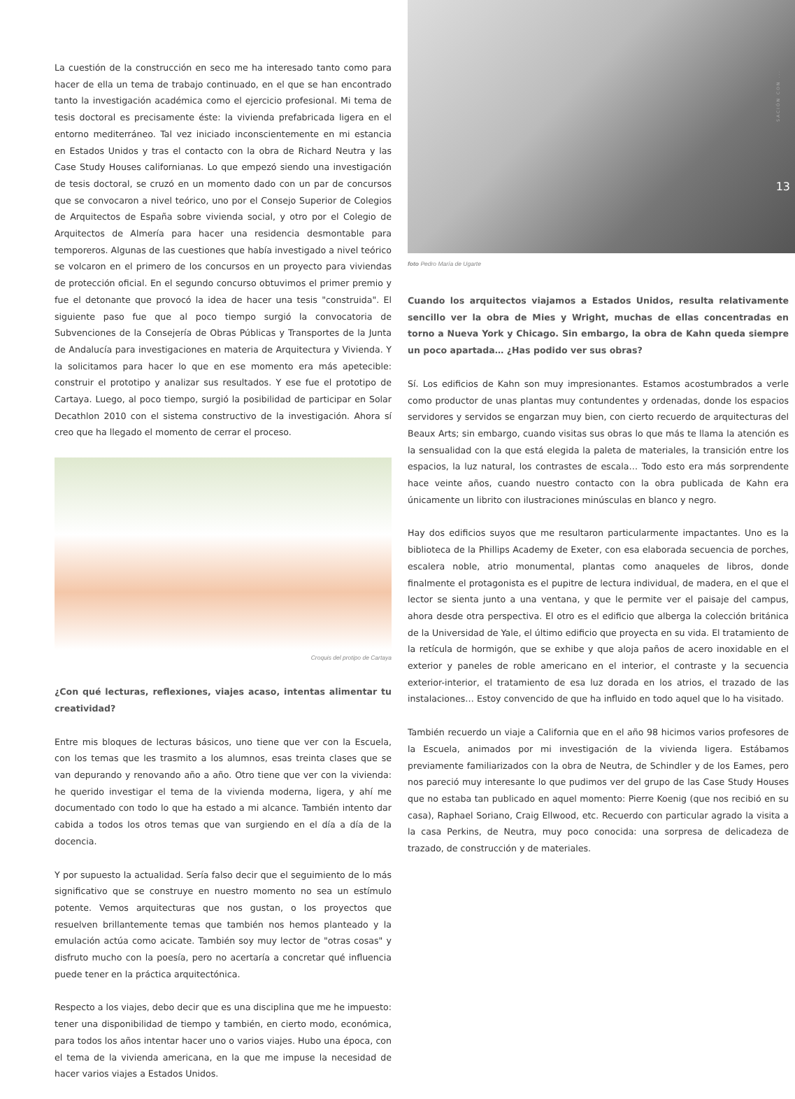La cuestión de la construcción en seco me ha interesado tanto como para hacer de ella un tema de trabajo continuado, en el que se han encontrado tanto la investigación académica como el ejercicio profesional. Mi tema de tesis doctoral es precisamente éste: la vivienda prefabricada ligera en el entorno mediterráneo. Tal vez iniciado inconscientemente en mi estancia en Estados Unidos y tras el contacto con la obra de Richard Neutra y las Case Study Houses californianas. Lo que empezó siendo una investigación de tesis doctoral, se cruzó en un momento dado con un par de concursos que se convocaron a nivel teórico, uno por el Consejo Superior de Colegios de Arquitectos de España sobre vivienda social, y otro por el Colegio de Arquitectos de Almería para hacer una residencia desmontable para temporeros. Algunas de las cuestiones que había investigado a nivel teórico se volcaron en el primero de los concursos en un proyecto para viviendas de protección oficial. En el segundo concurso obtuvimos el primer premio y fue el detonante que provocó la idea de hacer una tesis "construida". El siguiente paso fue que al poco tiempo surgió la convocatoria de Subvenciones de la Consejería de Obras Públicas y Transportes de la Junta de Andalucía para investigaciones en materia de Arquitectura y Vivienda. Y la solicitamos para hacer lo que en ese momento era más apetecible: construir el prototipo y analizar sus resultados. Y ese fue el prototipo de Cartaya. Luego, al poco tiempo, surgió la posibilidad de participar en Solar Decathlon 2010 con el sistema constructivo de la investigación. Ahora sí creo que ha llegado el momento de cerrar el proceso.
Croquis del protipo de Cartaya
¿Con qué lecturas, reflexiones, viajes acaso, intentas alimentar tu creatividad?
Entre mis bloques de lecturas básicos, uno tiene que ver con la Escuela, con los temas que les trasmito a los alumnos, esas treinta clases que se van depurando y renovando año a año. Otro tiene que ver con la vivienda: he querido investigar el tema de la vivienda moderna, ligera, y ahí me documentado con todo lo que ha estado a mi alcance. También intento dar cabida a todos los otros temas que van surgiendo en el día a día de la docencia.
Y por supuesto la actualidad. Sería falso decir que el seguimiento de lo más significativo que se construye en nuestro momento no sea un estímulo potente. Vemos arquitecturas que nos gustan, o los proyectos que resuelven brillantemente temas que también nos hemos planteado y la emulación actúa como acicate. También soy muy lector de "otras cosas" y disfruto mucho con la poesía, pero no acertaría a concretar qué influencia puede tener en la práctica arquitectónica.
Respecto a los viajes, debo decir que es una disciplina que me he impuesto: tener una disponibilidad de tiempo y también, en cierto modo, económica, para todos los años intentar hacer uno o varios viajes. Hubo una época, con el tema de la vivienda americana, en la que me impuse la necesidad de hacer varios viajes a Estados Unidos.
SACIÓN CON ...
13
foto Pedro María de Ugarte
Cuando los arquitectos viajamos a Estados Unidos, resulta relativamente sencillo ver la obra de Mies y Wright, muchas de ellas concentradas en torno a Nueva York y Chicago. Sin embargo, la obra de Kahn queda siempre un poco apartada… ¿Has podido ver sus obras?
Sí. Los edificios de Kahn son muy impresionantes. Estamos acostumbrados a verle como productor de unas plantas muy contundentes y ordenadas, donde los espacios servidores y servidos se engarzan muy bien, con cierto recuerdo de arquitecturas del Beaux Arts; sin embargo, cuando visitas sus obras lo que más te llama la atención es la sensualidad con la que está elegida la paleta de materiales, la transición entre los espacios, la luz natural, los contrastes de escala… Todo esto era más sorprendente hace veinte años, cuando nuestro contacto con la obra publicada de Kahn era únicamente un librito con ilustraciones minúsculas en blanco y negro.
Hay dos edificios suyos que me resultaron particularmente impactantes. Uno es la biblioteca de la Phillips Academy de Exeter, con esa elaborada secuencia de porches, escalera noble, atrio monumental, plantas como anaqueles de libros, donde finalmente el protagonista es el pupitre de lectura individual, de madera, en el que el lector se sienta junto a una ventana, y que le permite ver el paisaje del campus, ahora desde otra perspectiva. El otro es el edificio que alberga la colección británica de la Universidad de Yale, el último edificio que proyecta en su vida. El tratamiento de la retícula de hormigón, que se exhibe y que aloja paños de acero inoxidable en el exterior y paneles de roble americano en el interior, el contraste y la secuencia exterior-interior, el tratamiento de esa luz dorada en los atrios, el trazado de las instalaciones… Estoy convencido de que ha influido en todo aquel que lo ha visitado.
También recuerdo un viaje a California que en el año 98 hicimos varios profesores de la Escuela, animados por mi investigación de la vivienda ligera. Estábamos previamente familiarizados con la obra de Neutra, de Schindler y de los Eames, pero nos pareció muy interesante lo que pudimos ver del grupo de las Case Study Houses que no estaba tan publicado en aquel momento: Pierre Koenig (que nos recibió en su casa), Raphael Soriano, Craig Ellwood, etc. Recuerdo con particular agrado la visita a la casa Perkins, de Neutra, muy poco conocida: una sorpresa de delicadeza de trazado, de construcción y de materiales.